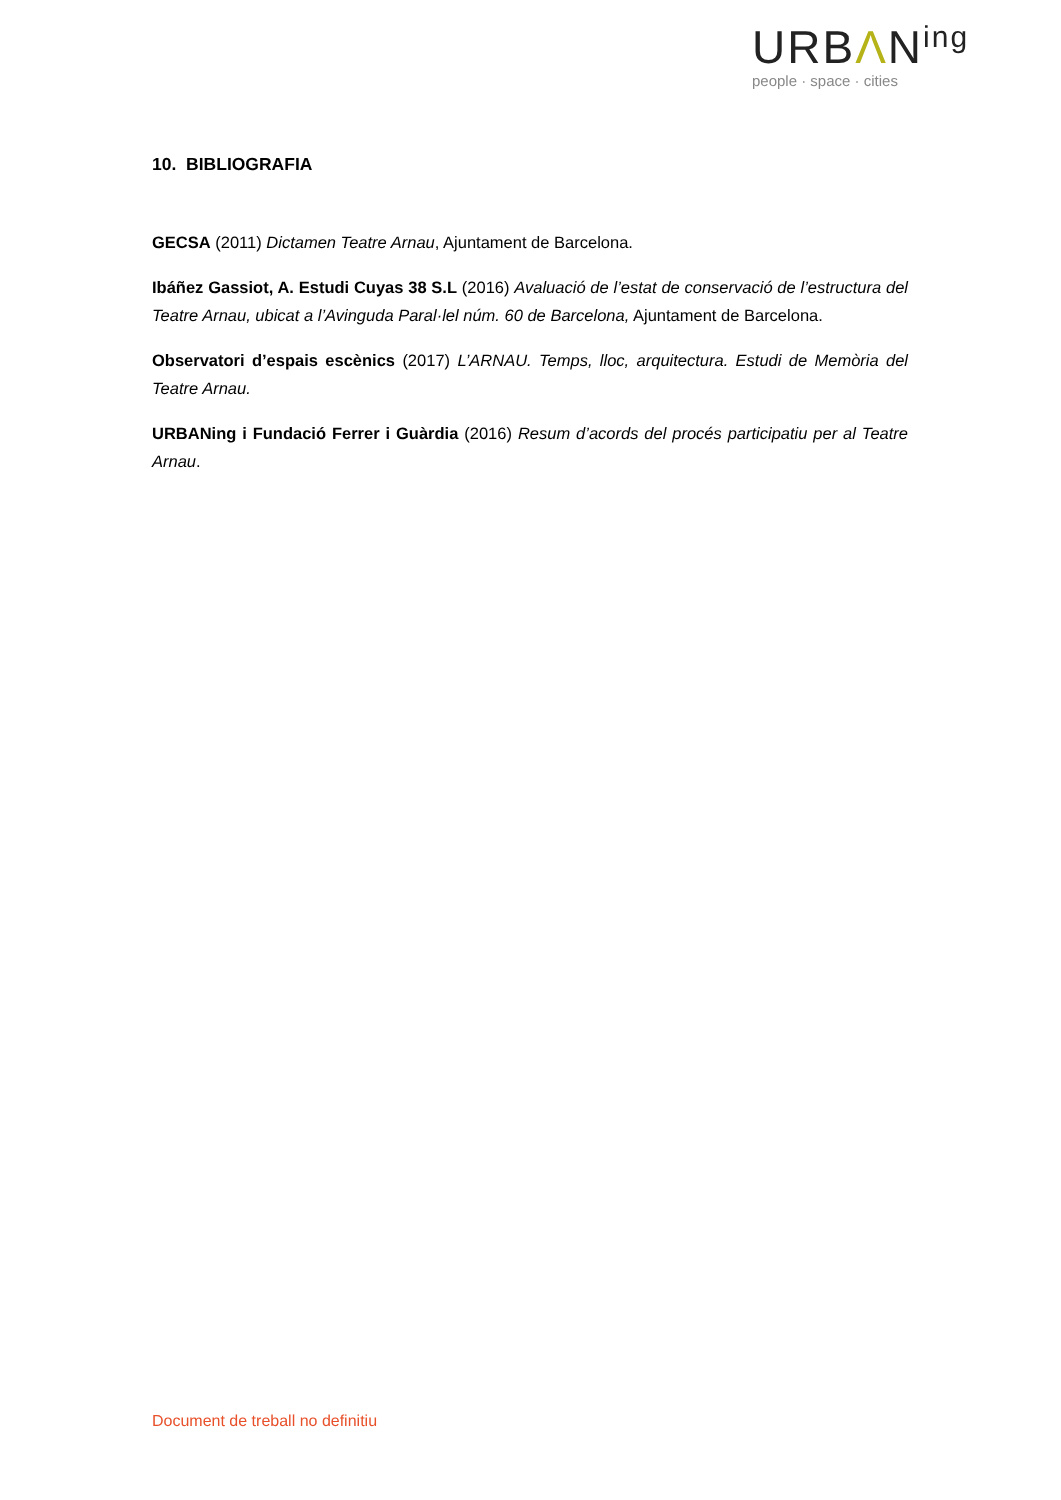URBΛN<sup>ing</sup>
people · space · cities
10. BIBLIOGRAFIA
GECSA (2011) Dictamen Teatre Arnau, Ajuntament de Barcelona.
Ibáñez Gassiot, A. Estudi Cuyas 38 S.L (2016) Avaluació de l’estat de conservació de l’estructura del Teatre Arnau, ubicat a l’Avinguda Paral·lel núm. 60 de Barcelona, Ajuntament de Barcelona.
Observatori d’espais escènics (2017) L’ARNAU. Temps, lloc, arquitectura. Estudi de Memòria del Teatre Arnau.
URBANing i Fundació Ferrer i Guàrdia (2016) Resum d’acords del procés participatiu per al Teatre Arnau.
Document de treball no definitiu